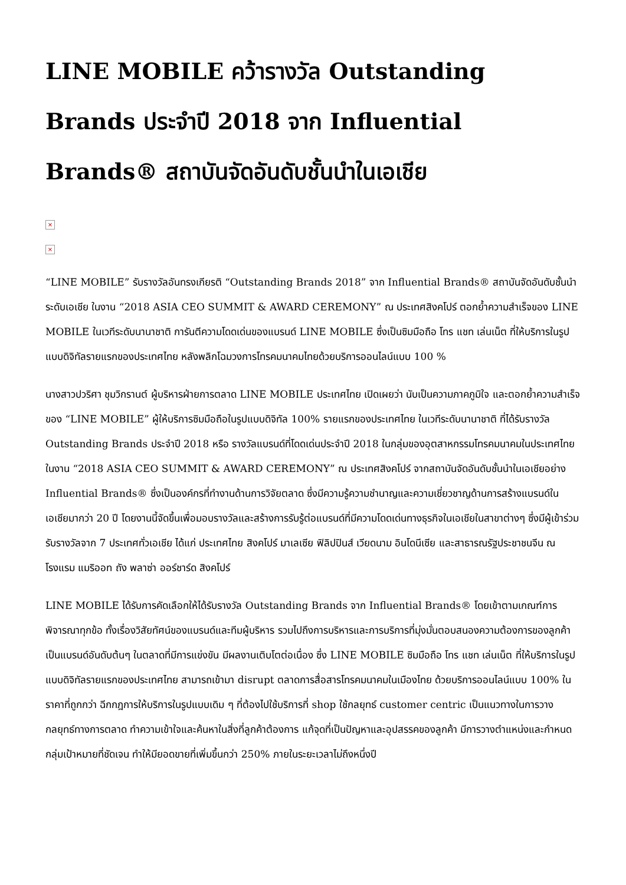LINE MOBILE คว้ารางวัล Outstanding Brands ประจำปี 2018 จาก Influential Brands® สถาบันจัดอันดับชั้นนำในเอเชีย
×
×
“LINE MOBILE” รับรางวัลอันทรงเกียรติ “Outstanding Brands 2018” จาก Influential Brands® สถาบันจัดอันดับชั้นนำระดับเอเชีย ในงาน “2018 ASIA CEO SUMMIT & AWARD CEREMONY” ณ ประเทศสิงคโปร์ ตอกย้ำความสำเร็จของ LINE MOBILE ในเวทีระดับนานาชาติ การันตีความโดดเด่นของแบรนด์ LINE MOBILE ซึ่งเป็นซิมมือถือ โทร แชท เล่นเน็ต ที่ให้บริการในรูปแบบดิจิทัลรายแรกของประเทศไทย หลังพลิกโฉมวงการโทรคมนาคมไทยด้วยบริการออนไลน์แบบ 100 %
นางสาวปวริศา ชุมวิกรานต์ ผู้บริหารฝ่ายการตลาด LINE MOBILE ประเทศไทย เปิดเผยว่า นับเป็นความภาคภูมิใจ และตอกย้ำความสำเร็จของ “LINE MOBILE” ผู้ให้บริการซิมมือถือในรูปแบบดิจิทัล 100% รายแรกของประเทศไทย ในเวทีระดับนานาชาติ ที่ได้รับรางวัล Outstanding Brands ประจำปี 2018 หรือ รางวัลแบรนด์ที่โดดเด่นประจำปี 2018 ในกลุ่มของอุตสาหกรรมโทรคมนาคมในประเทศไทย ในงาน “2018 ASIA CEO SUMMIT & AWARD CEREMONY” ณ ประเทศสิงคโปร์ จากสถาบันจัดอันดับชั้นนำในเอเชียอย่าง Influential Brands® ซึ่งเป็นองค์กรที่ทำงานด้านการวิจัยตลาด ซึ่งมีความรู้ความชำนาญและความเชี่ยวชาญด้านการสร้างแบรนด์ในเอเชียมากว่า 20 ปี โดยงานนี้จัดขึ้นเพื่อมอบรางวัลและสร้างการรับรู้ต่อแบรนด์ที่มีความโดดเด่นทางธุรกิจในเอเชียในสาขาต่างๆ ซึ่งมีผู้เข้าร่วมรับรางวัลจาก 7 ประเทศทั่วเอเชีย ได้แก่ ประเทศไทย สิงคโปร์ มาเลเซีย ฟิลิปปินส์ เวียดนาม อินโดนีเซีย และสาธารณรัฐประชาชนจีน ณ โรงแรม แมริออท ถัง พลาซ่า ออร์ชาร์ด สิงคโปร์
LINE MOBILE ได้รับการคัดเลือกให้ได้รับรางวัล Outstanding Brands จาก Influential Brands® โดยเข้าตามเกณฑ์การพิจารณาทุกข้อ ทั้งเรื่องวิสัยทัศน์ของแบรนด์และทีมผู้บริหาร รวมไปถึงการบริหารและการบริการที่มุ่งมั่นตอบสนองความต้องการของลูกค้าเป็นแบรนด์อันดับต้นๆ ในตลาดที่มีการแข่งขัน มีผลงานเติบโตต่อเนื่อง ซึ่ง LINE MOBILE ซิมมือถือ โทร แชท เล่นเน็ต ที่ให้บริการในรูปแบบดิจิทัลรายแรกของประเทศไทย สามารถเข้ามา disrupt ตลาดการสื่อสารโทรคมนาคมในเมืองไทย ด้วยบริการออนไลน์แบบ 100% ในราคาที่ถูกกว่า ฉีกกฎการให้บริการในรูปแบบเดิม ๆ ที่ต้องไปใช้บริการที่ shop ใช้กลยุทธ์ customer centric เป็นแนวทางในการวางกลยุทธ์ทางการตลาด ทำความเข้าใจและค้นหาในสิ่งที่ลูกค้าต้องการ แก้จุดที่เป็นปัญหาและอุปสรรคของลูกค้า มีการวางตำแหน่งและกำหนดกลุ่มเป้าหมายที่ชัดเจน ทำให้มียอดขายที่เพิ่มขึ้นกว่า 250% ภายในระยะเวลาไม่ถึงหนึ่งปี